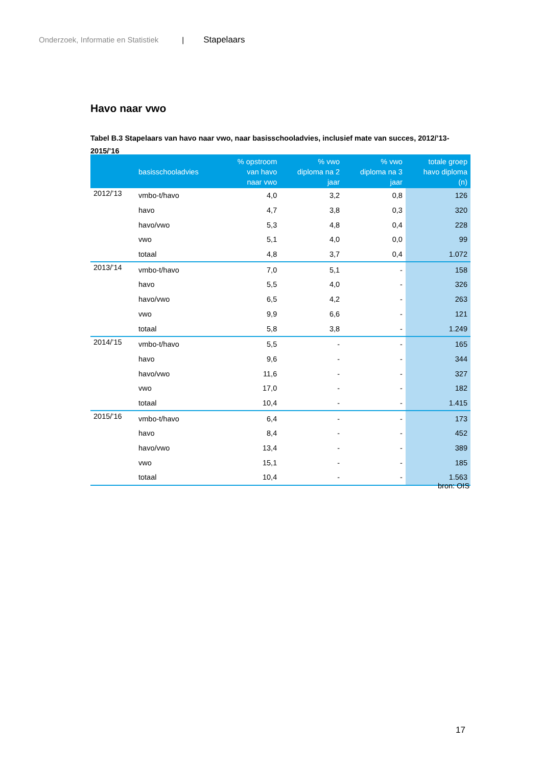Onderzoek, Informatie en Statistiek | Stapelaars
Havo naar vwo
Tabel B.3 Stapelaars van havo naar vwo, naar basisschooladvies, inclusief mate van succes, 2012/’13-2015/’16
| | basisschooladvies | % opstroom van havo naar vwo | % vwo diploma na 2 jaar | % vwo diploma na 3 jaar | totale groep havo diploma (n) |
| --- | --- | --- | --- | --- | --- |
| 2012/’13 | vmbo-t/havo | 4,0 | 3,2 | 0,8 | 126 |
| | havo | 4,7 | 3,8 | 0,3 | 320 |
| | havo/vwo | 5,3 | 4,8 | 0,4 | 228 |
| | vwo | 5,1 | 4,0 | 0,0 | 99 |
| | totaal | 4,8 | 3,7 | 0,4 | 1.072 |
| 2013/’14 | vmbo-t/havo | 7,0 | 5,1 | - | 158 |
| | havo | 5,5 | 4,0 | - | 326 |
| | havo/vwo | 6,5 | 4,2 | - | 263 |
| | vwo | 9,9 | 6,6 | - | 121 |
| | totaal | 5,8 | 3,8 | - | 1.249 |
| 2014/’15 | vmbo-t/havo | 5,5 | - | - | 165 |
| | havo | 9,6 | - | - | 344 |
| | havo/vwo | 11,6 | - | - | 327 |
| | vwo | 17,0 | - | - | 182 |
| | totaal | 10,4 | - | - | 1.415 |
| 2015/’16 | vmbo-t/havo | 6,4 | - | - | 173 |
| | havo | 8,4 | - | - | 452 |
| | havo/vwo | 13,4 | - | - | 389 |
| | vwo | 15,1 | - | - | 185 |
| | totaal | 10,4 | - | - | 1.563 |
bron: OIS
17